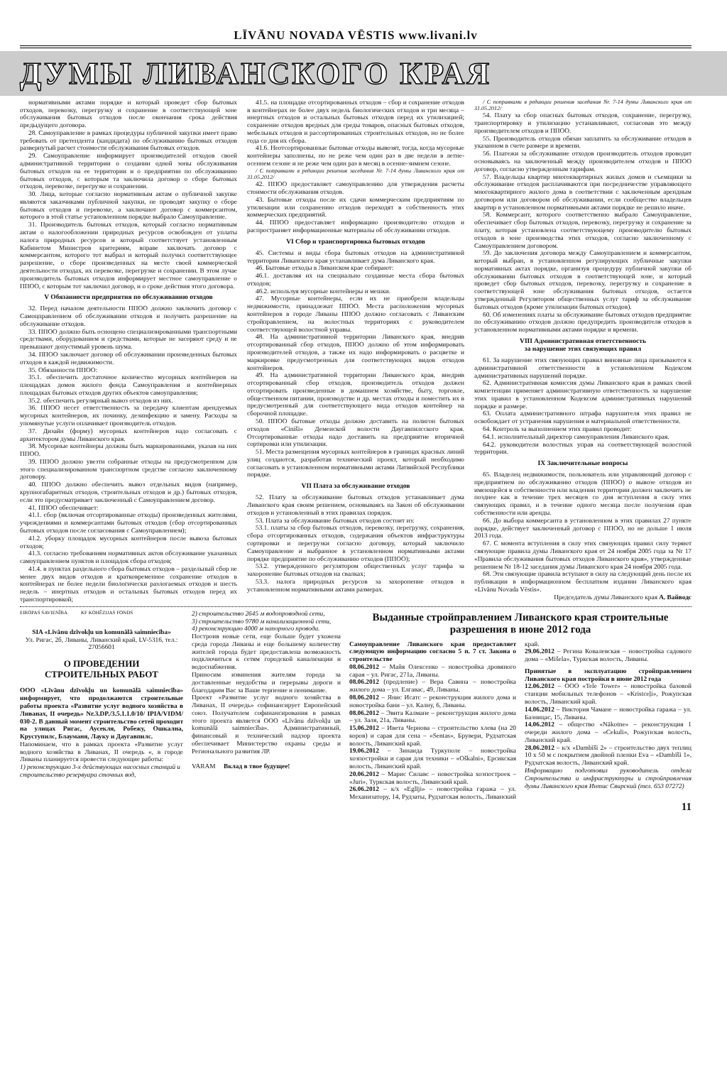LĪVĀNU NOVADA VĒSTIS www.livani.lv
ДУМЫ ЛИВАНСКОГО КРАЯ
нормативными актами порядке и который проведет сбор бытовых отходов, перевозку, перегрузку и сохранение в соответствующей зоне обслуживания бытовых отходов после окончания срока действия предыдущего договора.
28. Самоуправление в рамках процедуры публичной закупки имеет право требовать от претендента (кандидата) по обслуживанию бытовых отходов развернутый расчет стоимости обслуживания бытовых отходов.
29. Самоуправление информирует производителей отходов своей административной территории о создании одной зоны обслуживания бытовых отходов на ее территории и о предприятии по обслуживанию бытовых отходов, с которым та заключила договор о сборе бытовых отходов, перевозке, перегрузке и сохранении.
30. Лица, которые согласно нормативным актам о публичной закупке являются заказчиками публичной закупки, не проводят закупку о сборе бытовых отходов и перевозке, а заключают договор с коммерсантом, которого в этой статье установленном порядке выбрало Самоуправление.
31. Производитель бытовых отходов, который согласно нормативным актам о налогообложении природных ресурсов освобожден от уплаты налога природных ресурсов и который соответствует установленным Кабинетом Министров критериям, вправе заключать договор с коммерсантом, которого тот выбрал и который получил соответствующее разрешение, о сборе произведенных на месте своей коммерческой деятельности отходах, их перевозке, перегрузке и сохранении. В этом лучае производитель бытовых отходов информирует местное самоуправление о ППОО, с которым тот заключил договор, и о сроке действия этого договора.
V Обязанности предприятия по обслуживанию отходов
32. Перед началом деятельности ППОО должно заключить договор с Самоцправлением об обслуживании отходов и получить разрешение на обслуживание отходов.
33. ППОО должно быть оснощено специализированными транспортными средствами, оборудованием и средствами, которые не засоряют среду и не превышают допустимый уровень шума.
34. ППОО заключает договор об обслуживании произведенных бытовых отходов в каждой недвижимости.
35. Обязанности ППОО:
35.1. обеспечить достаточное количество мусорных контейнеров на площадках домов жилого фонда Самоуправления и контейнерных площадках бытовых отходов других объектов самоуправления;
35.2. обеспечить регулярный вывоз отходов из них.
36. ППОО несет ответственность за передачу клиентам арендуемых мусорных контейнеров, их починку, дезинфекцию и замену. Расходы за упомянутые услуги оплачивает производитель отходов.
37. Дизайн (форму) мусорных контейнеров надо согласовать с архитектором думы Ливанского края.
38. Мусорные контейнеры должны быть маркированными, указав на них ППОО.
39. ППОО должно увезти собранные отходы на предусмотренном для этого специализированном транспортном средстве согласно заключенному договору.
40. ППОО должно обеспечить вывоз отдельных видов (например, крупногабаритных отходов, строительных отходов и др.) бытовых отходов, если это предусматривает заключенный с Самоуправлением договор.
41. ППОО обеспечивает:
41.1. сбор (включая отсортированные отходы) произведенных жителями, учреждениями и коммерсантами бытовых отходов (сбор отсортированных бытовых отходов после согласования с Самоуправлением);
41.2. уборку площадок мусорных контейнеров после вывоза бытовых отходов;
41.3. согласно требованиям нормативных актов обслуживание указанных самоуправлением пунктов и площадок сбора отходов;
41.4. в пунктах раздельного сбора бытовых отходов – раздельный сбор не менее двух видов отходов и кратковременное сохранение отходов в контейнерах не более недели биологически разлогаемых отходов и шесть недель – инертных отходов и остальных бытовых отходов перед их транспортировкой;
41.5. на площадке отсортированных отходов – сбор и сохранение отходов в контейнерах не более двух недель биологических отходов и три месяца – инертных отходов и остальных бытовых отходов перед их утилизацией; сохранение отходов вредных для среды товаров, опасных бытовых отходов, мебельных отходов и рассортированных строительных отходов, но не более года со дня их сбора.
41.6. Неотсортированные бытовые отходы вывозят, тогда, когда мусорные контейнеры заполнены, но не реже чем один раз в две недели в летне-осеннем сезоне и не реже чем один раз в месяц в осенне-зимнем сезоне.
/ С поправками в редакции решения заседания Nr. 7-14 думы Ливанского края от 31.05.2012/
42. ППОО предоставляет самоуправлению для утверждения расчеты стоимости обслуживания отходов.
43. Бытовые отходы после их сдачи коммерческим предприятиям по утилизации или сохранению отходов переходят в собственность этих коммерческих предприятий.
44. ППОО предоставляет информацию производителю отходов и распространяет информационные материалы об обслуживании отходов.
VI Сбор и транспортировка бытовых отходов
45. Системы и виды сбора бытовых отходов на административной территории Ливанского края устанавливает дума Ливанского края.
46. Бытовые отходы в Ливанском крае собирают:
46.1. доставляя их на специально созданные места сбора бытовых отходов;
46.2. используя мусорные контейнеры и мешки.
47. Мусорные контейнеры, если их не приобрели владельцы недвижимости, принадлежат ППОО. Места расположения мусорных контейнеров в городе Ливаны ППОО должно согласовать с Ливанским стройправлением, на волостных территориях с руководителем соответствующей волостной управы.
48. На административной территории Ливанского края, внедрив отсортированный сбор отходов, ППОО должно об этом информировать производителей отходов, а также их надо информировать о расцветке и маркировке предусмотренных для соответствующих видов отходов контейнеров.
49. На административной территории Ливанского края, внедрив отсортированный сбор отходов, производитель отходов должен отсортировать произведенные в домашнем хозяйстве, быту, торговле, общественном питании, производстве и др. местах отходы и поместить их в предусмотренный для соответствующего вида отходов контейнер на сборочной площадке.
50. ППОО бытовые отходы должно доставить на полигон бытовых отходов «Ciniši» Деменской волости Даугавпилсского края. Отсортированные отходы надо доставить на предприятие вторичной сортировки или утилизации.
51. Места размещения мусорных контейнеров в границах красных линий улиц создаются, разработав технический проект, который необходимо согласовать в установленном нормативными актами Латвийской Республики порядке.
VII Плата за обслуживание отходов
52. Плату за обслуживание бытовых отходов устанавливает дума Ливанского края своим решением, основываясь на Закон об обслуживании отходов и установленный в этих правилах порядок.
53. Плата за обслуживание бытовых отходов состоит из:
53.1. платы за сбор бытовых отходов, перевозку, перегрузку, сохранения, сбора отсортированных отходов, содержания объектов инфраструктуры сортировки и перегрузки согласно договору, который заключило Самоуправление и выбранное в установленном нормативными актами порядке предприятие по обслуживанию отходов (ППОО);
53.2. утвержденного регулятором общественных услуг тарифа за захоронение бытовых отходов на свалках;
53.3. налога природных ресурсов за захоронение отходов в установленном нормативными актами размерах.
/ С поправками в редакции решения заседания Nr. 7-14 думы Ливанского края от 31.05.2012/
54. Плату за сбор опасных бытовых отходов, сохранение, перегрузку, транспортировку и утилизацию устанавливают, согласовав это между производителем отходов и ППОО.
55. Производитель отходов обязан заплатить за обслуживание отходов в указанном в счете размере и времени.
56. Платежи за обслуживание отходов производитель отходов проводит основываясь на заключенный между производителем отходов и ППОО договор, согласно утвержденным тарифам.
57. Владельцы квартир многоквартирных жилых домов и съемщики за обслуживание отходов расплачиваются при посредничестве управляющего многоквартирного жилого дома в соответствии с заключенным арендным договором или договором об обслуживании, если сообщество владельцев квартир в установленном нормативными актами порядке не решило иначе.
58. Коммерсант, которого соответственно выбрало Самоуправление, обеспечивает сбор бытовых отходов, перевозку, перегрузку и сохранение за плату, которая установлена соответствующему производителю бытовых отходов в зоне производства этих отходов, согласно заключенному с Самоуправлением договором.
59. До заключения договора между Самоуправлением и коммерсантом, который выбран, в установленном регулирующих публичные закупки нормативных актах порядке, организуя процедуру публичной закупки об обслуживании бытовых отходов в соответствующей зоне, и который проведет сбор бытовых отходов, перевозку, перегрузку и сохранение в соответствующей зоне обслуживания бытовых отходов, остается утвержденный Регулятором общественных услуг тариф за обслуживание бытовых отходов (кроме утилизации бытовых отходов).
60. Об изменениях платы за обслуживание бытовых отходов предприятие по обслуживанию отходов должно предупредить производителя отходов в установленном нормативными актами порядке и времени.
VIII Административная ответственность
за нарушение этих связующих правил
61. За нарушение этих связующих правил виновные лица призываются к административной ответственности в установленном Кодексом административных нарушений порядке.
62. Административная комиссия думы Ливанского края в рамках своей компетенции применяет административную ответственность за нарушение этих правил в установленном Кодексом административных нарушений порядке и размере.
63. Оплата административного штрафа нарушителя этих правил не освобождает от устранения нарушения и материальной ответственности.
64. Контроль за выполнением этих правил проводит:
64.1. исполнительный директор самоуправления Ливанского края.
64.2. руководители волостных управ на соответствующей волостной территории.
IX Заключительные вопросы
65. Владелец недвижимости, пользователь или управляющий договор с предприятием по обслуживанию отходов (ППОО) о вывозе отходов из имеющейся в собственности или владении территории должен заключить не позднее как в течение трех месяцев со дня вступления в силу этих связующих правил, и в течение одного месяца после получения прав собственности или аренды.
66. До выбора коммерсанта в установленном в этих правилах 27 пункте порядке, действует заключенный договор с ППОО, но не дольше 1 июля 2013 года.
67. С момента вступления в силу этих связующих правил силу теряют связующие правила думы Ливанского края от 24 ноября 2005 года за Nr 17 «Правила обслуживания бытовых отходов Ливанского края», утвержденные решением Nr 18-12 заседания думы Ливанского края 24 ноября 2005 года.
68. Эти связующие правила вступают в силу на следующий день после их публикации в информационном бесплатном издании Ливанского края «Līvānu Novada Vēstis».
Председатель думы Ливанского края А. Вайводс
EIROPAS SAVIENĪBA KF KOHĒZIJAS FONDS
SIA «Līvānu dzīvokļu un komunālā saimniecība»
Ул. Ригас, 2б, Ливаны, Ливанский край, LV-5316, тел.: 27056601
О ПРОВЕДЕНИИ
СТРОИТЕЛЬНЫХ РАБОТ
ООО «Līvānu dzīvokļu un komunālā saimniecība» информирует, что продолжаются строительные работы проекта «Развитие услуг водного хозяйства в Ливанах, II очередь» Nr.3.DP./3.5.1.1.0/10/ IPIA/VIDM/ 030-2. В данный момент строительство сетей проходит на улицах Ригас, Аусекля, Робежу, Ошкална, Круступилс, Блауманя, Лауку и Даугавпилс.
Напоминаем, что в рамках проекта «Развитие услуг водного хозяйства в Ливанах, II очередь «, в городе Ливаны планируется провести следующие работы:
1) реконструкцию 3-х действующих насосных станций и строительство резервуара сточных вод,
2) строительство 2645 м водопроводной сети,
3) строительство 9780 м канализационной сети,
4) реконструкцию 4000 м напорного провода.
Построив новые сети, еще больше будет ухожена среда города Ливаны и еще большему количеству жителей города будет предоставлена возможность подключиться к сетям городской канализации и водоснабжения.
Приносим извинения жителям города за доставленные неудобства и перерывы дороги и благодарим Вас за Ваше терпение и понимание.
Проект «Развитие услуг водного хозяйства в Ливанах, II очередь» софинансирует Европейский союз. Получателем софинансирования в рамках этого проекта является ООО «Līvānu dzīvokļu un komunālā saimniecība». Административный, финансовый и технический надзор проекта обеспечивает Министерство охраны среды и Регионального развития ЛР.
VARAM Вклад в твое будущее!
Выданные стройправлением Ливанского края строительные разрешения в июне 2012 года
Самоуправление Ливанского края предоставляет следующую информацию согласно 5 п. 7 ст. Закона о строительстве
08.06.2012 – Майя Олексенко – новостройка дровяного сарая – ул. Ригас, 271а, Ливаны.
08.06.2012 (продление) – Вера Савина – новостройка жилого дома – ул. Елгавас, 49, Ливаны.
08.06.2012 – Янис Исатс – реконструкция жилого дома и новостройка бани – ул. Калну, 6, Ливаны.
08.06.2012 – Эвита Калмане – реконструкция жилого дома – ул. Заля, 21а, Ливаны.
15.06.2012 – Ивета Чернова – строительство хлева (на 20 коров) и сарая для сена – «Sentas», Брувери, Рудзатская волость, Ливанский край.
19.06.2012 – Зинаида Туркуполе – новостройка хозпостройки и сарая для техники – «Oškalni», Ерсикская волость, Ливанский край.
20.06.2012 – Марис Силавс – новостройка хозпостроек – «Juri», Туркская волость, Ливанский край.
26.06.2012 – к/х «Eglīji» – новостройка гаража – ул. Механизатору, 14, Рудзаты, Рудзатская волость, Ливанский край.
29.06.2012 – Регина Ковалевская – новостройка садового дома – «Mišela», Туркская волость, Ливаны.
Принятые в эксплуатацию стройправлением Ливанского края постройки в июне 2012 года
12.06.2012 – ООО «Tele Tower» – новостройка базовой станции мобильных телефонов – «Kristceļi», Рожупская волость, Ливанский край.
14.06.2012 – Виктория Чамане – новостройка гаража – ул. Базницас, 15, Ливаны.
14.06.2012 – общество «Nākotne» – реконструкция 1 очереди жилого дома – «Cekuli», Рожупская волость, Ливанский край.
28.06.2012 – к/х «Dambīši 2» – строительство двух теплиц 10 x 50 м с покрытием двойной пленки Eva – «Dambīši 1», Рудзатская волость, Ливанский край.
Информацию подготовил руководитель отдела Строительства и инфраструктуры и стройправления думы Ливанского края Интис Свирский (тел. 653 07272)
11